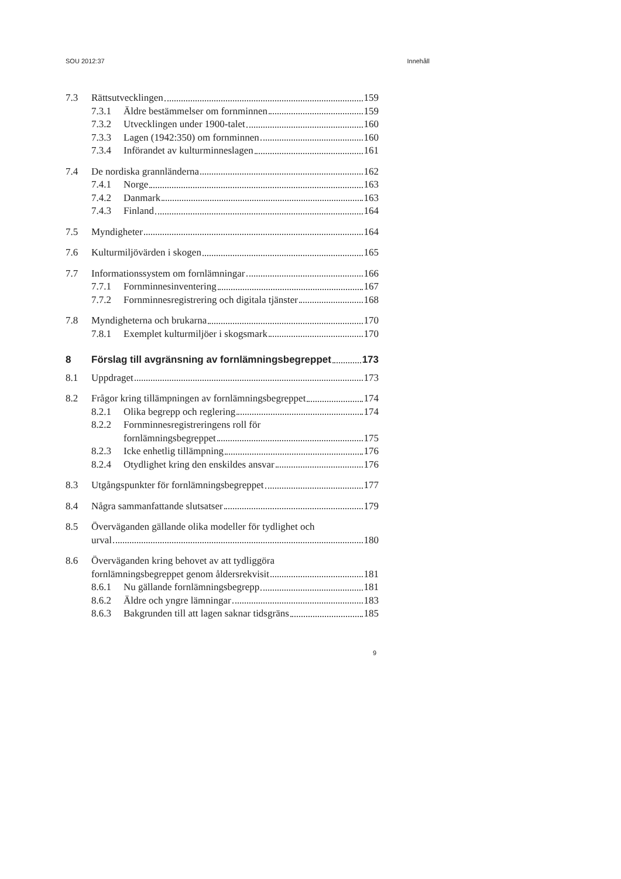SOU 2012:37 Innehåll
7.3 Rättsutvecklingen 159
7.3.1 Äldre bestämmelser om fornminnen 159
7.3.2 Utvecklingen under 1900-talet 160
7.3.3 Lagen (1942:350) om fornminnen 160
7.3.4 Införandet av kulturminneslagen 161
7.4 De nordiska grannländerna 162
7.4.1 Norge 163
7.4.2 Danmark 163
7.4.3 Finland 164
7.5 Myndigheter 164
7.6 Kulturmiljövärden i skogen 165
7.7 Informationssystem om fornlämningar 166
7.7.1 Fornminnesinventering 167
7.7.2 Fornminnesregistrering och digitala tjänster 168
7.8 Myndigheterna och brukarna 170
7.8.1 Exemplet kulturmiljöer i skogsmark 170
8 Förslag till avgränsning av fornlämningsbegreppet 173
8.1 Uppdraget 173
8.2 Frågor kring tillämpningen av fornlämningsbegreppet 174
8.2.1 Olika begrepp och reglering 174
8.2.2 Fornminnesregistreringens roll för
fornlämningsbegreppet 175
8.2.3 Icke enhetlig tillämpning 176
8.2.4 Otydlighet kring den enskildes ansvar 176
8.3 Utgångspunkter för fornlämningsbegreppet 177
8.4 Några sammanfattande slutsatser 179
8.5 Överväganden gällande olika modeller för tydlighet och
urval 180
8.6 Överväganden kring behovet av att tydliggöra
fornlämningsbegreppet genom åldersrekvisit 181
8.6.1 Nu gällande fornlämningsbegrepp 181
8.6.2 Äldre och yngre lämningar 183
8.6.3 Bakgrunden till att lagen saknar tidsgräns 185
9